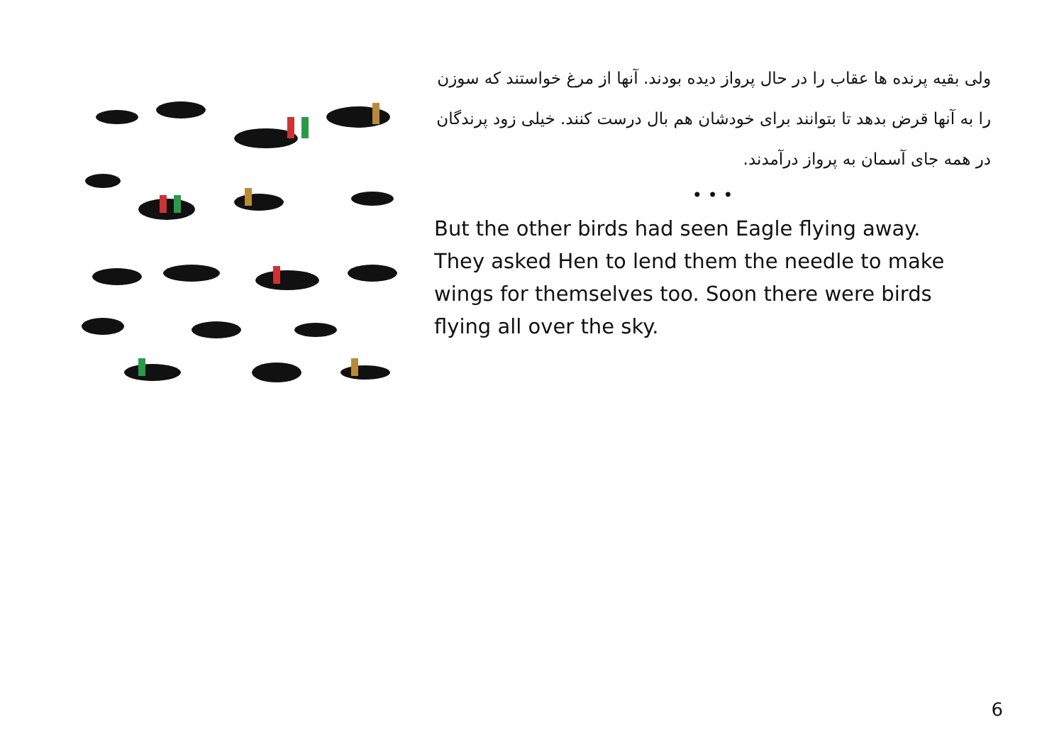ولی بقیه پرنده ها عقاب را در حال پرواز دیده بودند. آنها از مرغ خواستند که سوزن را به آنها قرض بدهد تا بتوانند برای خودشان هم بال درست کنند. خیلی زود پرندگان در همه جای آسمان به پرواز درآمدند.
• • •
But the other birds had seen Eagle flying away. They asked Hen to lend them the needle to make wings for themselves too. Soon there were birds flying all over the sky.
6